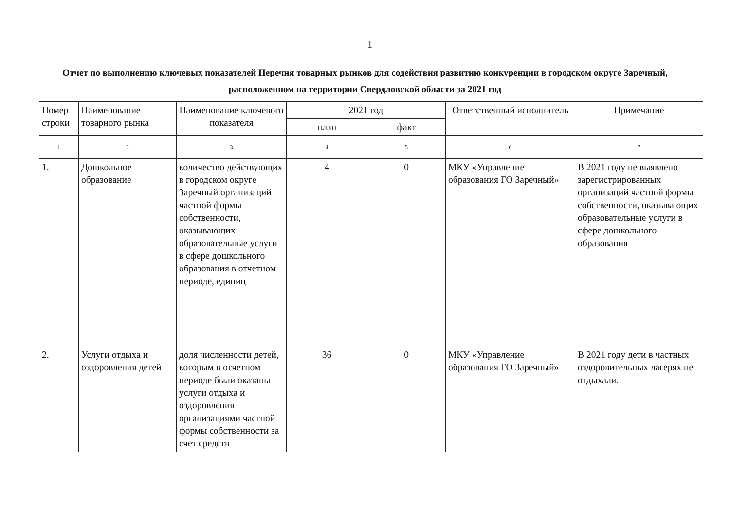1
Отчет по выполнению ключевых показателей Перечня товарных рынков для содействия развитию конкуренции в городском округе Заречный, расположенном на территории Свердловской области за 2021 год
| Номер строки | Наименование товарного рынка | Наименование ключевого показателя | 2021 год | | Ответственный исполнитель | Примечание |
| --- | --- | --- | --- | --- | --- | --- |
| | | | план | факт | | |
| 1 | 2 | 3 | 4 | 5 | 6 | 7 |
| 1. | Дошкольное образование | количество действующих в городском округе Заречный организаций частной формы собственности, оказывающих образовательные услуги в сфере дошкольного образования в отчетном периоде, единиц | 4 | 0 | МКУ «Управление образования ГО Заречный» | В 2021 году не выявлено зарегистрированных организаций частной формы собственности, оказывающих образовательные услуги в сфере дошкольного образования |
| 2. | Услуги отдыха и оздоровления детей | доля численности детей, которым в отчетном периоде были оказаны услуги отдыха и оздоровления организациями частной формы собственности за счет средств | 36 | 0 | МКУ «Управление образования ГО Заречный» | В 2021 году дети в частных оздоровительных лагерях не отдыхали. |